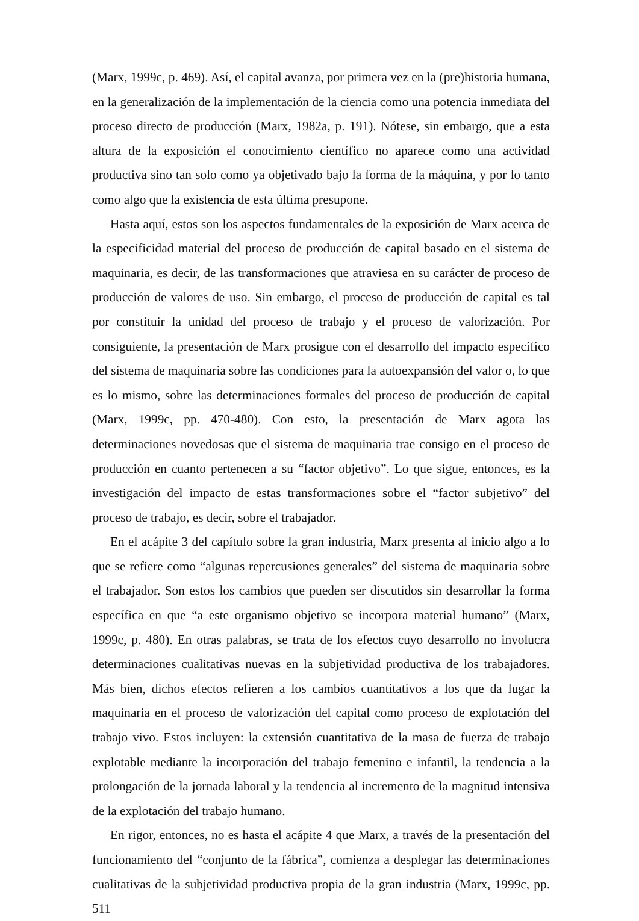(Marx, 1999c, p. 469). Así, el capital avanza, por primera vez en la (pre)historia humana, en la generalización de la implementación de la ciencia como una potencia inmediata del proceso directo de producción (Marx, 1982a, p. 191). Nótese, sin embargo, que a esta altura de la exposición el conocimiento científico no aparece como una actividad productiva sino tan solo como ya objetivado bajo la forma de la máquina, y por lo tanto como algo que la existencia de esta última presupone.
Hasta aquí, estos son los aspectos fundamentales de la exposición de Marx acerca de la especificidad material del proceso de producción de capital basado en el sistema de maquinaria, es decir, de las transformaciones que atraviesa en su carácter de proceso de producción de valores de uso. Sin embargo, el proceso de producción de capital es tal por constituir la unidad del proceso de trabajo y el proceso de valorización. Por consiguiente, la presentación de Marx prosigue con el desarrollo del impacto específico del sistema de maquinaria sobre las condiciones para la autoexpansión del valor o, lo que es lo mismo, sobre las determinaciones formales del proceso de producción de capital (Marx, 1999c, pp. 470-480). Con esto, la presentación de Marx agota las determinaciones novedosas que el sistema de maquinaria trae consigo en el proceso de producción en cuanto pertenecen a su “factor objetivo”. Lo que sigue, entonces, es la investigación del impacto de estas transformaciones sobre el “factor subjetivo” del proceso de trabajo, es decir, sobre el trabajador.
En el acápite 3 del capítulo sobre la gran industria, Marx presenta al inicio algo a lo que se refiere como “algunas repercusiones generales” del sistema de maquinaria sobre el trabajador. Son estos los cambios que pueden ser discutidos sin desarrollar la forma específica en que “a este organismo objetivo se incorpora material humano” (Marx, 1999c, p. 480). En otras palabras, se trata de los efectos cuyo desarrollo no involucra determinaciones cualitativas nuevas en la subjetividad productiva de los trabajadores. Más bien, dichos efectos refieren a los cambios cuantitativos a los que da lugar la maquinaria en el proceso de valorización del capital como proceso de explotación del trabajo vivo. Estos incluyen: la extensión cuantitativa de la masa de fuerza de trabajo explotable mediante la incorporación del trabajo femenino e infantil, la tendencia a la prolongación de la jornada laboral y la tendencia al incremento de la magnitud intensiva de la explotación del trabajo humano.
En rigor, entonces, no es hasta el acápite 4 que Marx, a través de la presentación del funcionamiento del “conjunto de la fábrica”, comienza a desplegar las determinaciones cualitativas de la subjetividad productiva propia de la gran industria (Marx, 1999c, pp. 511